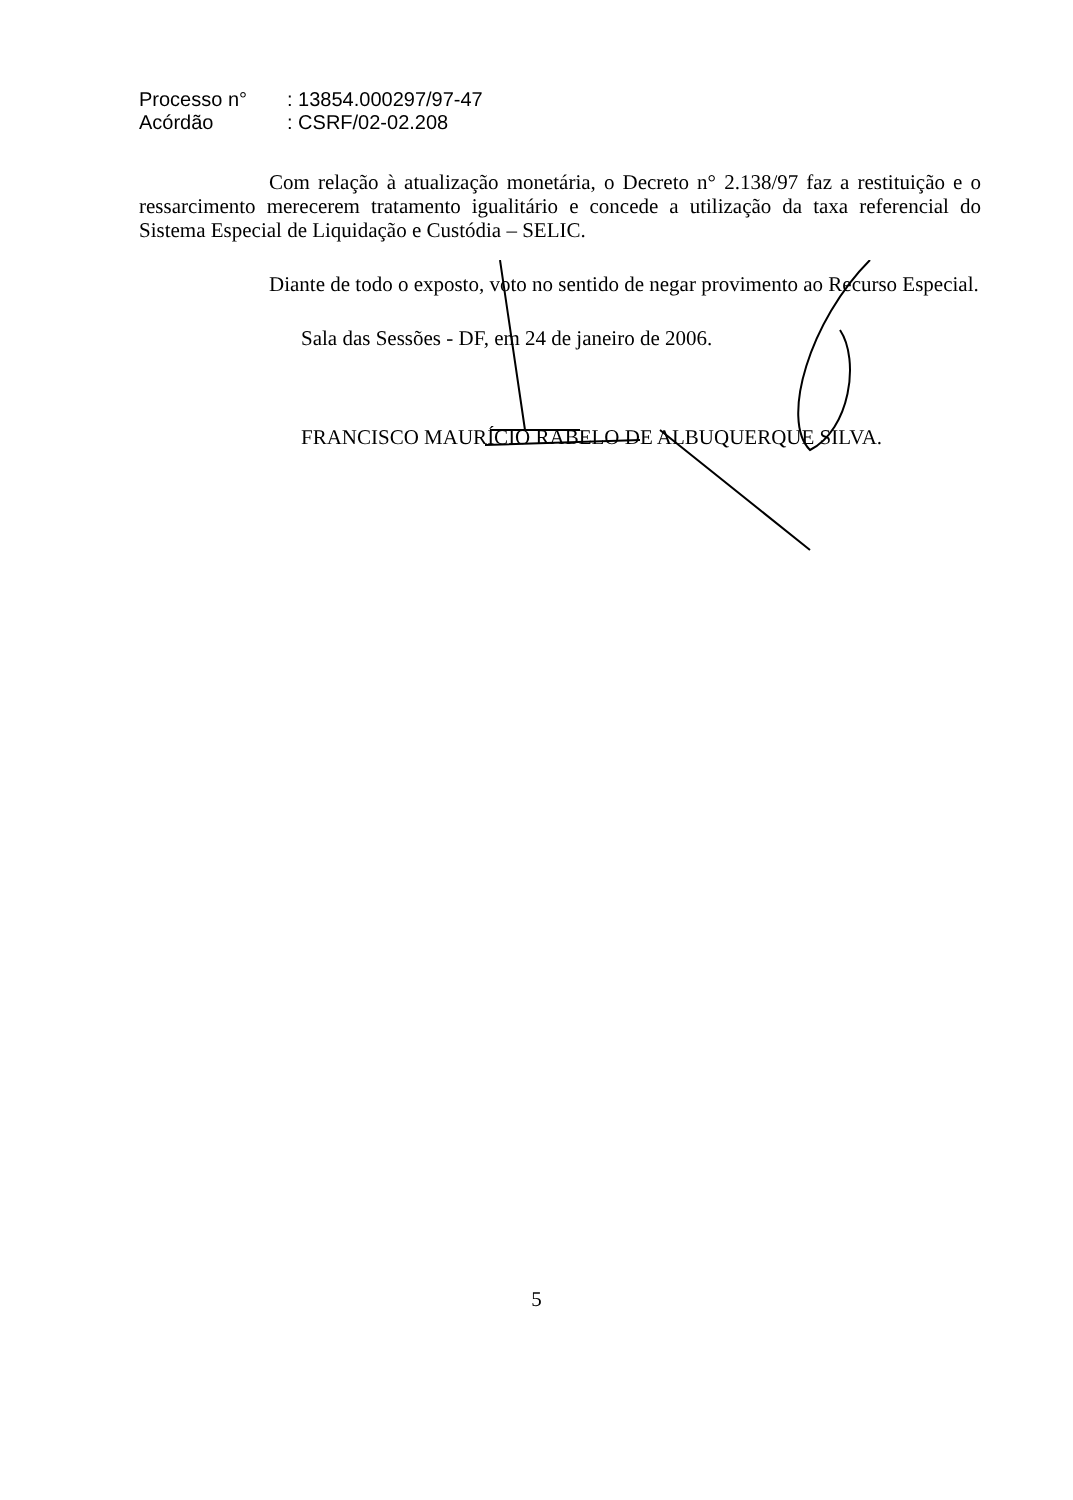Processo n°: 13854.000297/97-47
Acórdão: CSRF/02-02.208
Com relação à atualização monetária, o Decreto n° 2.138/97 faz a restituição e o ressarcimento merecerem tratamento igualitário e concede a utilização da taxa referencial do Sistema Especial de Liquidação e Custódia – SELIC.
Diante de todo o exposto, voto no sentido de negar provimento ao Recurso Especial.
Sala das Sessões - DF, em 24 de janeiro de 2006.
FRANCISCO MAURÍCIO RABELO DE ALBUQUERQUE SILVA.
5